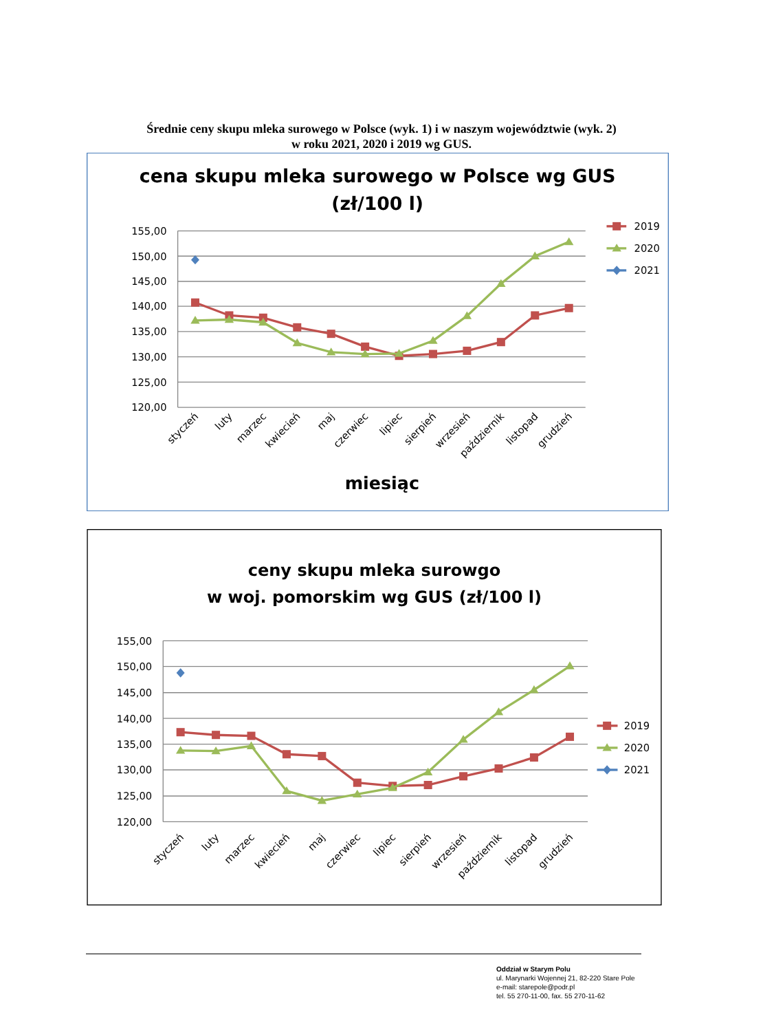Średnie ceny skupu mleka surowego w Polsce (wyk. 1) i w naszym województwie (wyk. 2)
w roku 2021, 2020 i 2019 wg GUS.
cena skupu mleka surowego w Polsce wg GUS
(zł/100 l)
155,00
150,00
145,00
140,00
135,00
130,00
125,00
120,00
styczeń
luty
marzec
kwiecień
maj
czerwiec
lipiec
sierpień
wrzesień
październik
listopad
grudzień
miesiąc
2019
2020
2021
ceny skupu mleka surowgo
w woj. pomorskim wg GUS (zł/100 l)
155,00
150,00
145,00
140,00
135,00
130,00
125,00
120,00
styczeń
luty
marzec
kwiecień
maj
czerwiec
lipiec
sierpień
wrzesień
październik
listopad
grudzień
2019
2020
2021
Oddział w Starym Polu
ul. Marynarki Wojennej 21, 82-220 Stare Pole
e-mail: starepole@podr.pl
tel. 55 270-11-00, fax. 55 270-11-62